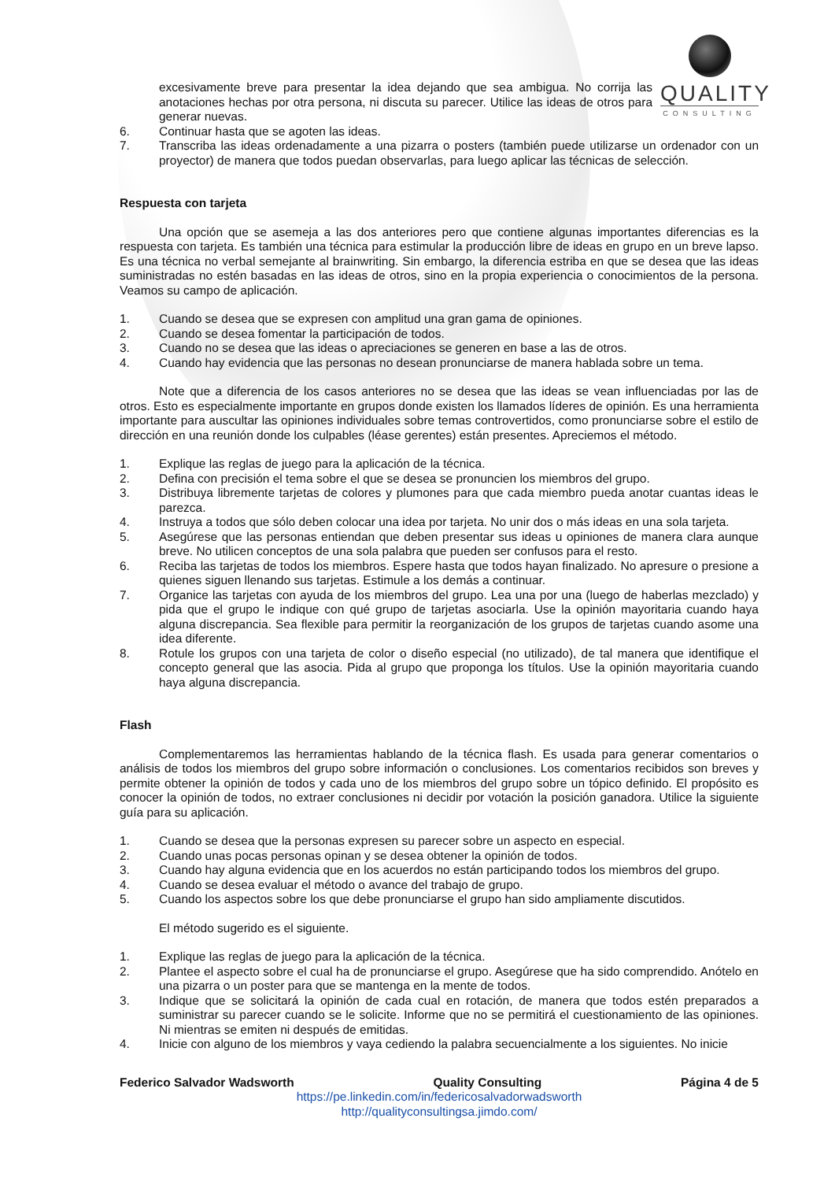QUALITY
CONSULTING
excesivamente breve para presentar la idea dejando que sea ambigua. No corrija las anotaciones hechas por otra persona, ni discuta su parecer. Utilice las ideas de otros para generar nuevas.
6. Continuar hasta que se agoten las ideas.
7. Transcriba las ideas ordenadamente a una pizarra o posters (también puede utilizarse un ordenador con un proyector) de manera que todos puedan observarlas, para luego aplicar las técnicas de selección.
Respuesta con tarjeta
Una opción que se asemeja a las dos anteriores pero que contiene algunas importantes diferencias es la respuesta con tarjeta. Es también una técnica para estimular la producción libre de ideas en grupo en un breve lapso. Es una técnica no verbal semejante al brainwriting. Sin embargo, la diferencia estriba en que se desea que las ideas suministradas no estén basadas en las ideas de otros, sino en la propia experiencia o conocimientos de la persona. Veamos su campo de aplicación.
1. Cuando se desea que se expresen con amplitud una gran gama de opiniones.
2. Cuando se desea fomentar la participación de todos.
3. Cuando no se desea que las ideas o apreciaciones se generen en base a las de otros.
4. Cuando hay evidencia que las personas no desean pronunciarse de manera hablada sobre un tema.
Note que a diferencia de los casos anteriores no se desea que las ideas se vean influenciadas por las de otros. Esto es especialmente importante en grupos donde existen los llamados líderes de opinión. Es una herramienta importante para auscultar las opiniones individuales sobre temas controvertidos, como pronunciarse sobre el estilo de dirección en una reunión donde los culpables (léase gerentes) están presentes. Apreciemos el método.
1. Explique las reglas de juego para la aplicación de la técnica.
2. Defina con precisión el tema sobre el que se desea se pronuncien los miembros del grupo.
3. Distribuya libremente tarjetas de colores y plumones para que cada miembro pueda anotar cuantas ideas le parezca.
4. Instruya a todos que sólo deben colocar una idea por tarjeta. No unir dos o más ideas en una sola tarjeta.
5. Asegúrese que las personas entiendan que deben presentar sus ideas u opiniones de manera clara aunque breve. No utilicen conceptos de una sola palabra que pueden ser confusos para el resto.
6. Reciba las tarjetas de todos los miembros. Espere hasta que todos hayan finalizado. No apresure o presione a quienes siguen llenando sus tarjetas. Estimule a los demás a continuar.
7. Organice las tarjetas con ayuda de los miembros del grupo. Lea una por una (luego de haberlas mezclado) y pida que el grupo le indique con qué grupo de tarjetas asociarla. Use la opinión mayoritaria cuando haya alguna discrepancia. Sea flexible para permitir la reorganización de los grupos de tarjetas cuando asome una idea diferente.
8. Rotule los grupos con una tarjeta de color o diseño especial (no utilizado), de tal manera que identifique el concepto general que las asocia. Pida al grupo que proponga los títulos. Use la opinión mayoritaria cuando haya alguna discrepancia.
Flash
Complementaremos las herramientas hablando de la técnica flash. Es usada para generar comentarios o análisis de todos los miembros del grupo sobre información o conclusiones. Los comentarios recibidos son breves y permite obtener la opinión de todos y cada uno de los miembros del grupo sobre un tópico definido. El propósito es conocer la opinión de todos, no extraer conclusiones ni decidir por votación la posición ganadora. Utilice la siguiente guía para su aplicación.
1. Cuando se desea que la personas expresen su parecer sobre un aspecto en especial.
2. Cuando unas pocas personas opinan y se desea obtener la opinión de todos.
3. Cuando hay alguna evidencia que en los acuerdos no están participando todos los miembros del grupo.
4. Cuando se desea evaluar el método o avance del trabajo de grupo.
5. Cuando los aspectos sobre los que debe pronunciarse el grupo han sido ampliamente discutidos.
El método sugerido es el siguiente.
1. Explique las reglas de juego para la aplicación de la técnica.
2. Plantee el aspecto sobre el cual ha de pronunciarse el grupo. Asegúrese que ha sido comprendido. Anótelo en una pizarra o un poster para que se mantenga en la mente de todos.
3. Indique que se solicitará la opinión de cada cual en rotación, de manera que todos estén preparados a suministrar su parecer cuando se le solicite. Informe que no se permitirá el cuestionamiento de las opiniones. Ni mientras se emiten ni después de emitidas.
4. Inicie con alguno de los miembros y vaya cediendo la palabra secuencialmente a los siguientes. No inicie
Federico Salvador Wadsworth Quality Consulting Página 4 de 5
https://pe.linkedin.com/in/federicosalvadorwadsworth
http://qualityconsultingsa.jimdo.com/